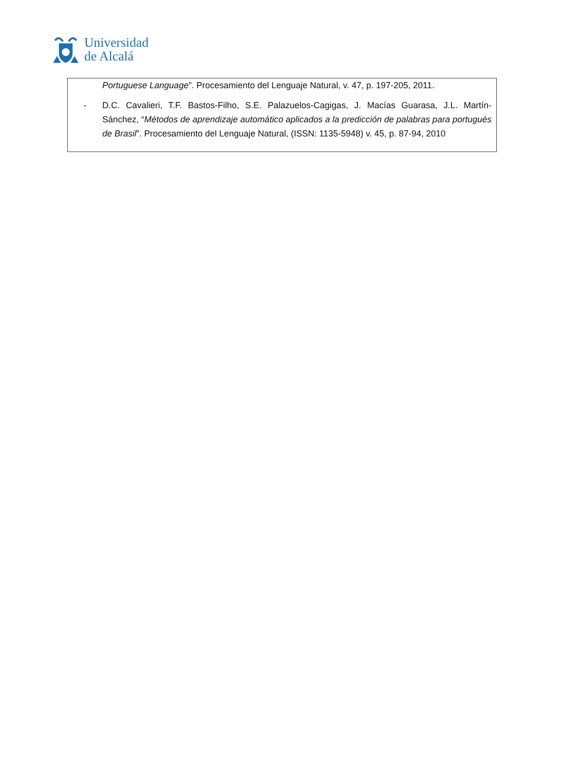Universidad
de Alcalá
Portuguese Language”. Procesamiento del Lenguaje Natural, v. 47, p. 197-205, 2011.
- D.C. Cavalieri, T.F. Bastos-Filho, S.E. Palazuelos-Cagigas, J. Macías Guarasa, J.L. Martín-Sánchez, “Métodos de aprendizaje automático aplicados a la predicción de palabras para portugués de Brasil”. Procesamiento del Lenguaje Natural, (ISSN: 1135-5948) v. 45, p. 87-94, 2010